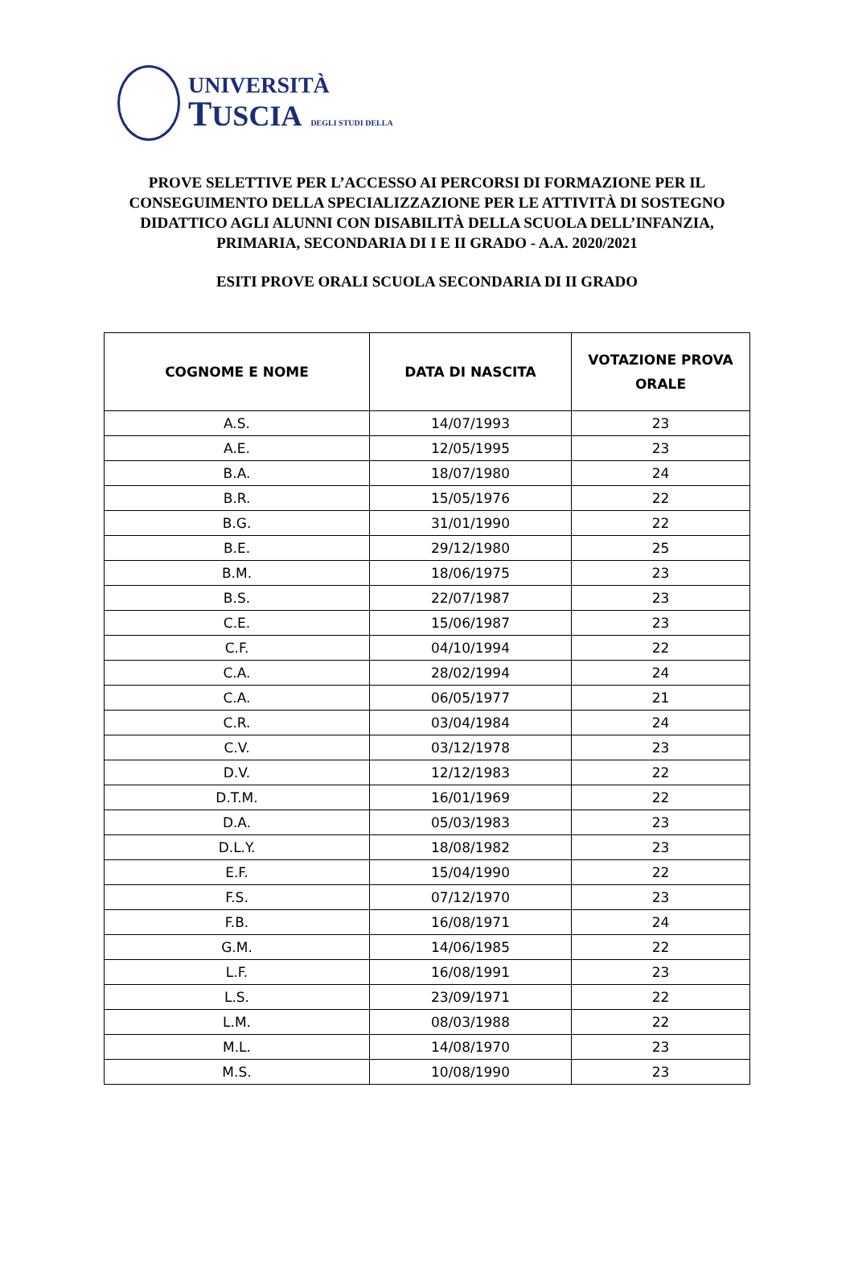UNIVERSITÀ
TUSCIA DEGLI STUDI DELLA
PROVE SELETTIVE PER L’ACCESSO AI PERCORSI DI FORMAZIONE PER IL CONSEGUIMENTO DELLA SPECIALIZZAZIONE PER LE ATTIVITÀ DI SOSTEGNO DIDATTICO AGLI ALUNNI CON DISABILITÀ DELLA SCUOLA DELL’INFANZIA, PRIMARIA, SECONDARIA DI I E II GRADO - A.A. 2020/2021
ESITI PROVE ORALI SCUOLA SECONDARIA DI II GRADO
| COGNOME E NOME | DATA DI NASCITA | VOTAZIONE PROVA ORALE |
| --- | --- | --- |
| A.S. | 14/07/1993 | 23 |
| A.E. | 12/05/1995 | 23 |
| B.A. | 18/07/1980 | 24 |
| B.R. | 15/05/1976 | 22 |
| B.G. | 31/01/1990 | 22 |
| B.E. | 29/12/1980 | 25 |
| B.M. | 18/06/1975 | 23 |
| B.S. | 22/07/1987 | 23 |
| C.E. | 15/06/1987 | 23 |
| C.F. | 04/10/1994 | 22 |
| C.A. | 28/02/1994 | 24 |
| C.A. | 06/05/1977 | 21 |
| C.R. | 03/04/1984 | 24 |
| C.V. | 03/12/1978 | 23 |
| D.V. | 12/12/1983 | 22 |
| D.T.M. | 16/01/1969 | 22 |
| D.A. | 05/03/1983 | 23 |
| D.L.Y. | 18/08/1982 | 23 |
| E.F. | 15/04/1990 | 22 |
| F.S. | 07/12/1970 | 23 |
| F.B. | 16/08/1971 | 24 |
| G.M. | 14/06/1985 | 22 |
| L.F. | 16/08/1991 | 23 |
| L.S. | 23/09/1971 | 22 |
| L.M. | 08/03/1988 | 22 |
| M.L. | 14/08/1970 | 23 |
| M.S. | 10/08/1990 | 23 |